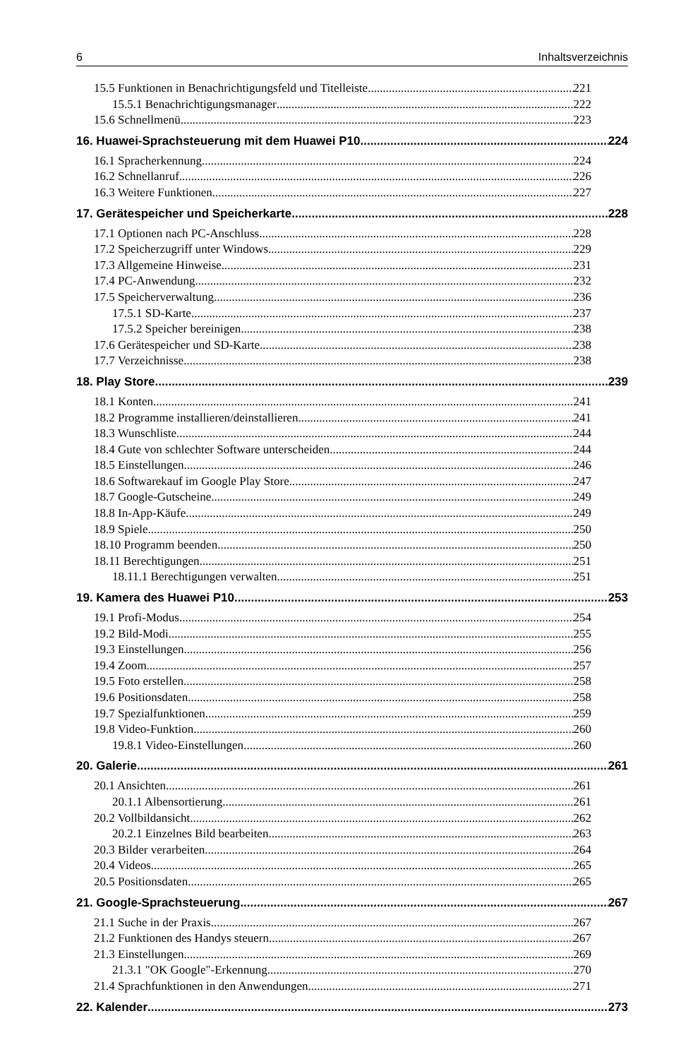6 Inhaltsverzeichnis
15.5 Funktionen in Benachrichtigungsfeld und Titelleiste 221
15.5.1 Benachrichtigungsmanager 222
15.6 Schnellmenü 223
16. Huawei-Sprachsteuerung mit dem Huawei P10 224
16.1 Spracherkennung 224
16.2 Schnellanruf 226
16.3 Weitere Funktionen 227
17. Gerätespeicher und Speicherkarte 228
17.1 Optionen nach PC-Anschluss 228
17.2 Speicherzugriff unter Windows 229
17.3 Allgemeine Hinweise 231
17.4 PC-Anwendung 232
17.5 Speicherverwaltung 236
17.5.1 SD-Karte 237
17.5.2 Speicher bereinigen 238
17.6 Gerätespeicher und SD-Karte 238
17.7 Verzeichnisse 238
18. Play Store 239
18.1 Konten 241
18.2 Programme installieren/deinstallieren 241
18.3 Wunschliste 244
18.4 Gute von schlechter Software unterscheiden 244
18.5 Einstellungen 246
18.6 Softwarekauf im Google Play Store 247
18.7 Google-Gutscheine 249
18.8 In-App-Käufe 249
18.9 Spiele 250
18.10 Programm beenden 250
18.11 Berechtigungen 251
18.11.1 Berechtigungen verwalten 251
19. Kamera des Huawei P10 253
19.1 Profi-Modus 254
19.2 Bild-Modi 255
19.3 Einstellungen 256
19.4 Zoom 257
19.5 Foto erstellen 258
19.6 Positionsdaten 258
19.7 Spezialfunktionen 259
19.8 Video-Funktion 260
19.8.1 Video-Einstellungen 260
20. Galerie 261
20.1 Ansichten 261
20.1.1 Albensortierung 261
20.2 Vollbildansicht 262
20.2.1 Einzelnes Bild bearbeiten 263
20.3 Bilder verarbeiten 264
20.4 Videos 265
20.5 Positionsdaten 265
21. Google-Sprachsteuerung 267
21.1 Suche in der Praxis 267
21.2 Funktionen des Handys steuern 267
21.3 Einstellungen 269
21.3.1 "OK Google"-Erkennung 270
21.4 Sprachfunktionen in den Anwendungen 271
22. Kalender 273